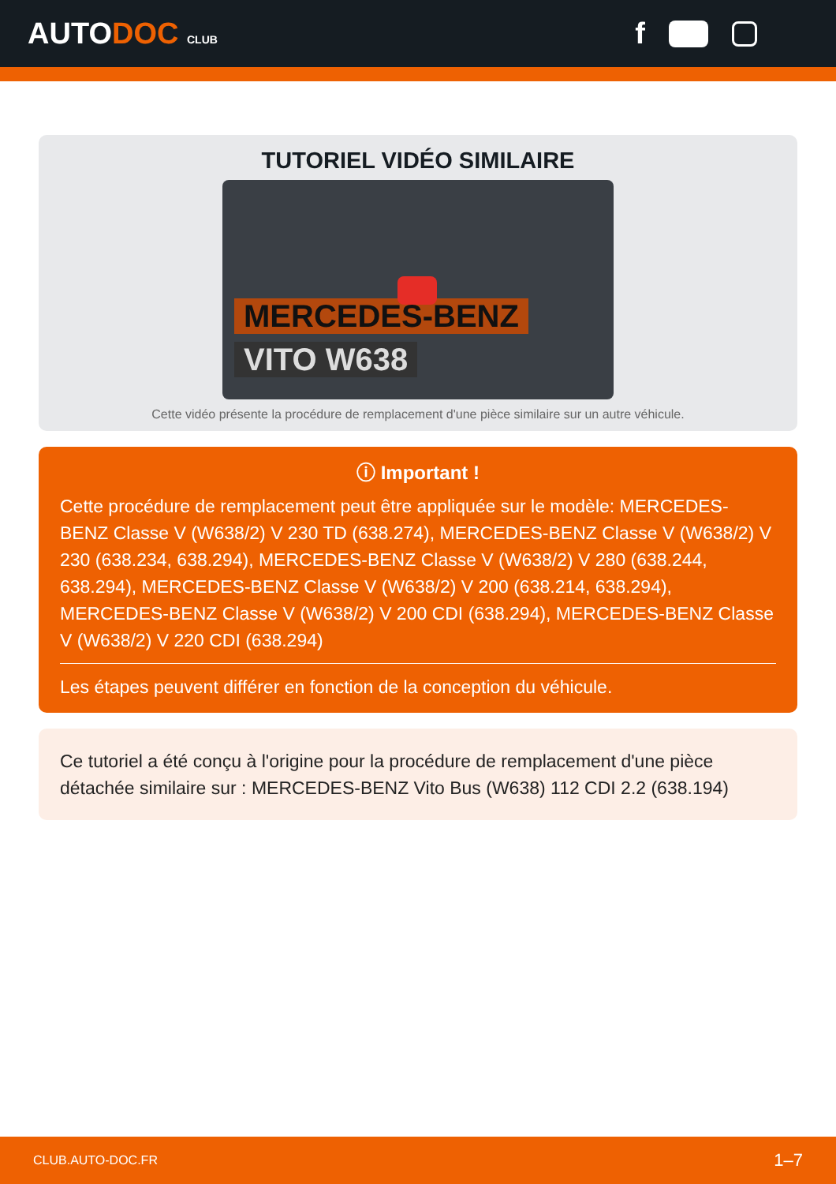AUTODOC CLUB
f
TUTORIEL VIDÉO SIMILAIRE
MERCEDES-BENZ
VITO W638
Cette vidéo présente la procédure de remplacement d'une pièce similaire sur un autre véhicule.
ⓘ Important !
Cette procédure de remplacement peut être appliquée sur le modèle: MERCEDES-BENZ Classe V (W638/2) V 230 TD (638.274), MERCEDES-BENZ Classe V (W638/2) V 230 (638.234, 638.294), MERCEDES-BENZ Classe V (W638/2) V 280 (638.244, 638.294), MERCEDES-BENZ Classe V (W638/2) V 200 (638.214, 638.294), MERCEDES-BENZ Classe V (W638/2) V 200 CDI (638.294), MERCEDES-BENZ Classe V (W638/2) V 220 CDI (638.294)
Les étapes peuvent différer en fonction de la conception du véhicule.
Ce tutoriel a été conçu à l'origine pour la procédure de remplacement d'une pièce détachée similaire sur : MERCEDES-BENZ Vito Bus (W638) 112 CDI 2.2 (638.194)
CLUB.AUTO-DOC.FR 1–7